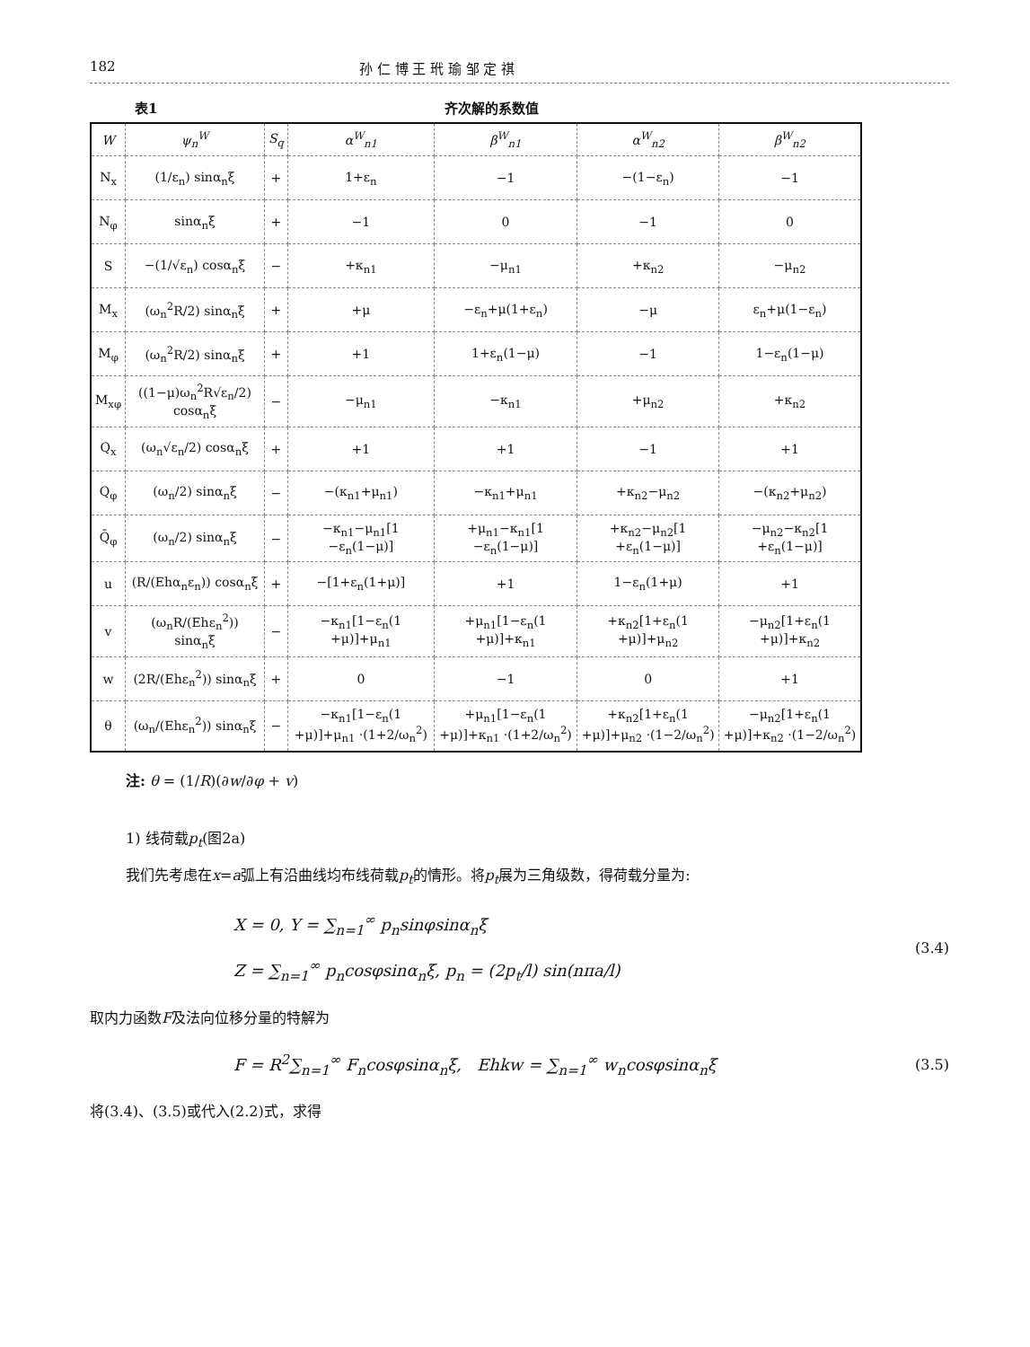182 孙 仁 博 王 玳 瑜 邹 定 祺
表1 齐次解的系数值
| W | ψ<sub>n</sub><sup>W</sup> | S<sub>q</sub> | α<sup>W</sup><sub>n1</sub> | β<sup>W</sup><sub>n1</sub> | α<sup>W</sup><sub>n2</sub> | β<sup>W</sup><sub>n2</sub> |
| --- | --- | --- | --- | --- | --- | --- |
| N<sub>x</sub> | (1/ε<sub>n</sub>) sinα<sub>n</sub>ξ | + | 1+ε<sub>n</sub> | −1 | −(1−ε<sub>n</sub>) | −1 |
| N<sub>φ</sub> | sinα<sub>n</sub>ξ | + | −1 | 0 | −1 | 0 |
| S | −(1/√ε<sub>n</sub>) cosα<sub>n</sub>ξ | − | +κ<sub>n1</sub> | −μ<sub>n1</sub> | +κ<sub>n2</sub> | −μ<sub>n2</sub> |
| M<sub>x</sub> | (ω<sub>n</sub><sup>2</sup>R/2) sinα<sub>n</sub>ξ | + | +μ | −ε<sub>n</sub>+μ(1+ε<sub>n</sub>) | −μ | ε<sub>n</sub>+μ(1−ε<sub>n</sub>) |
| M<sub>φ</sub> | (ω<sub>n</sub><sup>2</sup>R/2) sinα<sub>n</sub>ξ | + | +1 | 1+ε<sub>n</sub>(1−μ) | −1 | 1−ε<sub>n</sub>(1−μ) |
| M<sub>xφ</sub> | ((1−μ)ω<sub>n</sub><sup>2</sup>R√ε<sub>n</sub>/2) cosα<sub>n</sub>ξ | − | −μ<sub>n1</sub> | −κ<sub>n1</sub> | +μ<sub>n2</sub> | +κ<sub>n2</sub> |
| Q<sub>x</sub> | (ω<sub>n</sub>√ε<sub>n</sub>/2) cosα<sub>n</sub>ξ | + | +1 | +1 | −1 | +1 |
| Q<sub>φ</sub> | (ω<sub>n</sub>/2) sinα<sub>n</sub>ξ | − | −(κ<sub>n1</sub>+μ<sub>n1</sub>) | −κ<sub>n1</sub>+μ<sub>n1</sub> | +κ<sub>n2</sub>−μ<sub>n2</sub> | −(κ<sub>n2</sub>+μ<sub>n2</sub>) |
| Q̄<sub>φ</sub> | (ω<sub>n</sub>/2) sinα<sub>n</sub>ξ | − | −κ<sub>n1</sub>−μ<sub>n1</sub>[1 −ε<sub>n</sub>(1−μ)] | +μ<sub>n1</sub>−κ<sub>n1</sub>[1 −ε<sub>n</sub>(1−μ)] | +κ<sub>n2</sub>−μ<sub>n2</sub>[1 +ε<sub>n</sub>(1−μ)] | −μ<sub>n2</sub>−κ<sub>n2</sub>[1 +ε<sub>n</sub>(1−μ)] |
| u | (R/(Ehα<sub>n</sub>ε<sub>n</sub>)) cosα<sub>n</sub>ξ | + | −[1+ε<sub>n</sub>(1+μ)] | +1 | 1−ε<sub>n</sub>(1+μ) | +1 |
| v | (ω<sub>n</sub>R/(Ehε<sub>n</sub><sup>2</sup>)) sinα<sub>n</sub>ξ | − | −κ<sub>n1</sub>[1−ε<sub>n</sub>(1 +μ)]+μ<sub>n1</sub> | +μ<sub>n1</sub>[1−ε<sub>n</sub>(1 +μ)]+κ<sub>n1</sub> | +κ<sub>n2</sub>[1+ε<sub>n</sub>(1 +μ)]+μ<sub>n2</sub> | −μ<sub>n2</sub>[1+ε<sub>n</sub>(1 +μ)]+κ<sub>n2</sub> |
| w | (2R/(Ehε<sub>n</sub><sup>2</sup>)) sinα<sub>n</sub>ξ | + | 0 | −1 | 0 | +1 |
| θ | (ω<sub>n</sub>/(Ehε<sub>n</sub><sup>2</sup>)) sinα<sub>n</sub>ξ | − | −κ<sub>n1</sub>[1−ε<sub>n</sub>(1 +μ)]+μ<sub>n1</sub> ·(1+2/ω<sub>n</sub><sup>2</sup>) | +μ<sub>n1</sub>[1−ε<sub>n</sub>(1 +μ)]+κ<sub>n1</sub> ·(1+2/ω<sub>n</sub><sup>2</sup>) | +κ<sub>n2</sub>[1+ε<sub>n</sub>(1 +μ)]+μ<sub>n2</sub> ·(1−2/ω<sub>n</sub><sup>2</sup>) | −μ<sub>n2</sub>[1+ε<sub>n</sub>(1 +μ)]+κ<sub>n2</sub> ·(1−2/ω<sub>n</sub><sup>2</sup>) |
注: θ = (1/R)(∂w/∂φ + v)
1) 线荷载p<sub>t</sub>(图2a)
我们先考虑在x=a弧上有沿曲线均布线荷载p<sub>t</sub>的情形。将p<sub>t</sub>展为三角级数，得荷载分量为:
X = 0, Y = ∑<sub>n=1</sub><sup>∞</sup> p<sub>n</sub>sinφsinα<sub>n</sub>ξ
Z = ∑<sub>n=1</sub><sup>∞</sup> p<sub>n</sub>cosφsinα<sub>n</sub>ξ, p<sub>n</sub> = (2p<sub>t</sub>/l) sin(nπa/l)
(3.4)
取内力函数F及法向位移分量的特解为
F = R<sup>2</sup>∑<sub>n=1</sub><sup>∞</sup> F<sub>n</sub>cosφsinα<sub>n</sub>ξ, Ehkw = ∑<sub>n=1</sub><sup>∞</sup> w<sub>n</sub>cosφsinα<sub>n</sub>ξ
(3.5)
将(3.4)、(3.5)或代入(2.2)式，求得